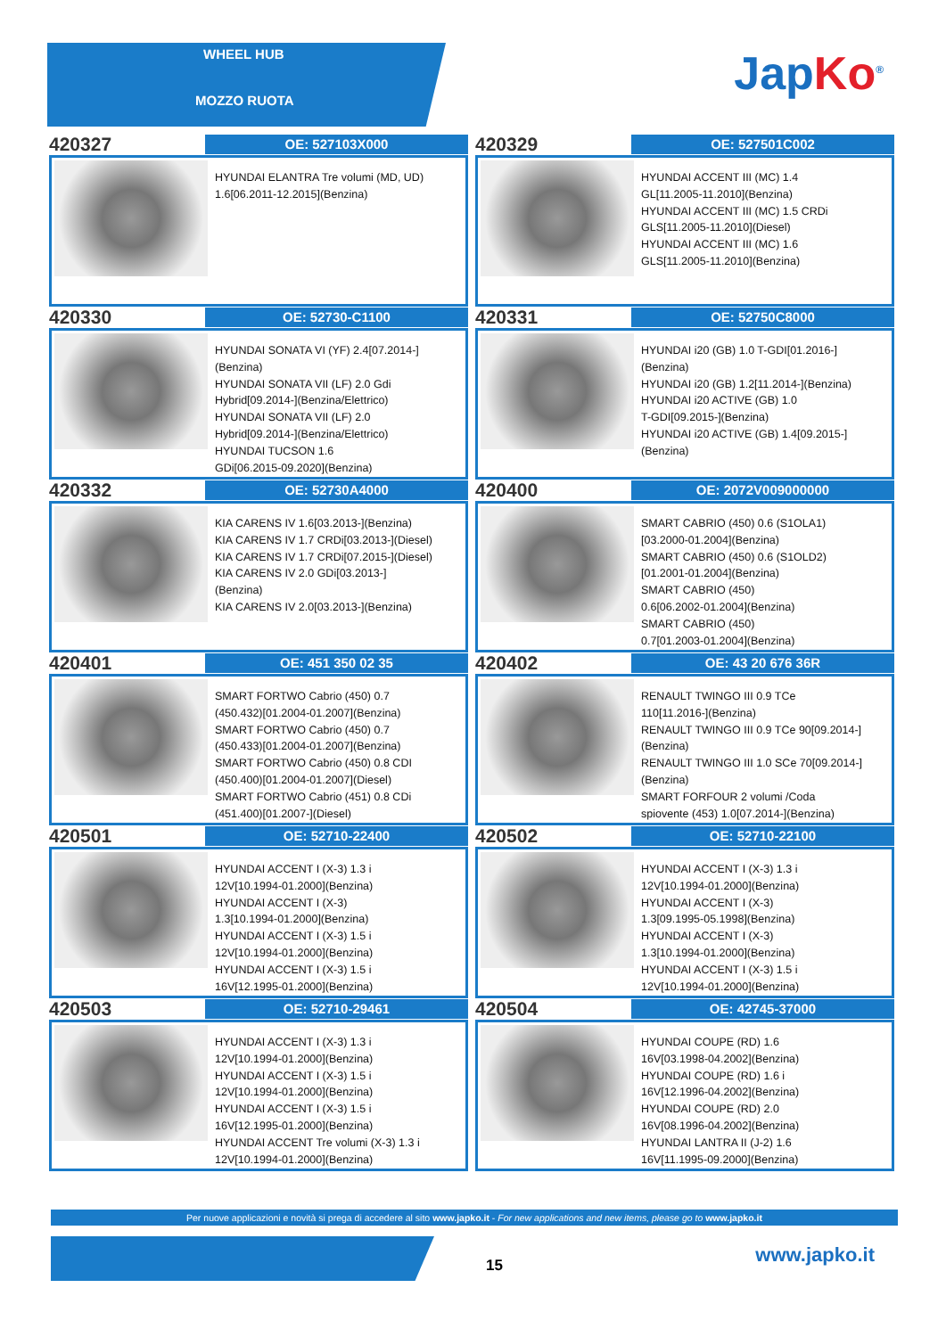WHEEL HUB
MOZZO RUOTA JapKo<sup>®</sup>
420327
OE: 527103X000
HYUNDAI ELANTRA Tre volumi (MD, UD)
1.6[06.2011-12.2015](Benzina)
420329
OE: 527501C002
HYUNDAI ACCENT III (MC) 1.4
GL[11.2005-11.2010](Benzina)
HYUNDAI ACCENT III (MC) 1.5 CRDi
GLS[11.2005-11.2010](Diesel)
HYUNDAI ACCENT III (MC) 1.6
GLS[11.2005-11.2010](Benzina)
420330
OE: 52730-C1100
HYUNDAI SONATA VI (YF) 2.4[07.2014-]
(Benzina)
HYUNDAI SONATA VII (LF) 2.0 Gdi
Hybrid[09.2014-](Benzina/Elettrico)
HYUNDAI SONATA VII (LF) 2.0
Hybrid[09.2014-](Benzina/Elettrico)
HYUNDAI TUCSON 1.6
GDi[06.2015-09.2020](Benzina)
420331
OE: 52750C8000
HYUNDAI i20 (GB) 1.0 T-GDI[01.2016-]
(Benzina)
HYUNDAI i20 (GB) 1.2[11.2014-](Benzina)
HYUNDAI i20 ACTIVE (GB) 1.0
T-GDI[09.2015-](Benzina)
HYUNDAI i20 ACTIVE (GB) 1.4[09.2015-]
(Benzina)
420332
OE: 52730A4000
KIA CARENS IV 1.6[03.2013-](Benzina)
KIA CARENS IV 1.7 CRDi[03.2013-](Diesel)
KIA CARENS IV 1.7 CRDi[07.2015-](Diesel)
KIA CARENS IV 2.0 GDi[03.2013-]
(Benzina)
KIA CARENS IV 2.0[03.2013-](Benzina)
420400
OE: 2072V009000000
SMART CABRIO (450) 0.6 (S1OLA1)
[03.2000-01.2004](Benzina)
SMART CABRIO (450) 0.6 (S1OLD2)
[01.2001-01.2004](Benzina)
SMART CABRIO (450)
0.6[06.2002-01.2004](Benzina)
SMART CABRIO (450)
0.7[01.2003-01.2004](Benzina)
420401
OE: 451 350 02 35
SMART FORTWO Cabrio (450) 0.7
(450.432)[01.2004-01.2007](Benzina)
SMART FORTWO Cabrio (450) 0.7
(450.433)[01.2004-01.2007](Benzina)
SMART FORTWO Cabrio (450) 0.8 CDI
(450.400)[01.2004-01.2007](Diesel)
SMART FORTWO Cabrio (451) 0.8 CDi
(451.400)[01.2007-](Diesel)
420402
OE: 43 20 676 36R
RENAULT TWINGO III 0.9 TCe
110[11.2016-](Benzina)
RENAULT TWINGO III 0.9 TCe 90[09.2014-]
(Benzina)
RENAULT TWINGO III 1.0 SCe 70[09.2014-]
(Benzina)
SMART FORFOUR 2 volumi /Coda
spiovente (453) 1.0[07.2014-](Benzina)
420501
OE: 52710-22400
HYUNDAI ACCENT I (X-3) 1.3 i
12V[10.1994-01.2000](Benzina)
HYUNDAI ACCENT I (X-3)
1.3[10.1994-01.2000](Benzina)
HYUNDAI ACCENT I (X-3) 1.5 i
12V[10.1994-01.2000](Benzina)
HYUNDAI ACCENT I (X-3) 1.5 i
16V[12.1995-01.2000](Benzina)
420502
OE: 52710-22100
HYUNDAI ACCENT I (X-3) 1.3 i
12V[10.1994-01.2000](Benzina)
HYUNDAI ACCENT I (X-3)
1.3[09.1995-05.1998](Benzina)
HYUNDAI ACCENT I (X-3)
1.3[10.1994-01.2000](Benzina)
HYUNDAI ACCENT I (X-3) 1.5 i
12V[10.1994-01.2000](Benzina)
420503
OE: 52710-29461
HYUNDAI ACCENT I (X-3) 1.3 i
12V[10.1994-01.2000](Benzina)
HYUNDAI ACCENT I (X-3) 1.5 i
12V[10.1994-01.2000](Benzina)
HYUNDAI ACCENT I (X-3) 1.5 i
16V[12.1995-01.2000](Benzina)
HYUNDAI ACCENT Tre volumi (X-3) 1.3 i
12V[10.1994-01.2000](Benzina)
420504
OE: 42745-37000
HYUNDAI COUPE (RD) 1.6
16V[03.1998-04.2002](Benzina)
HYUNDAI COUPE (RD) 1.6 i
16V[12.1996-04.2002](Benzina)
HYUNDAI COUPE (RD) 2.0
16V[08.1996-04.2002](Benzina)
HYUNDAI LANTRA II (J-2) 1.6
16V[11.1995-09.2000](Benzina)
Per nuove applicazioni e novità si prega di accedere al sito www.japko.it - For new applications and new items, please go to www.japko.it
15 www.japko.it